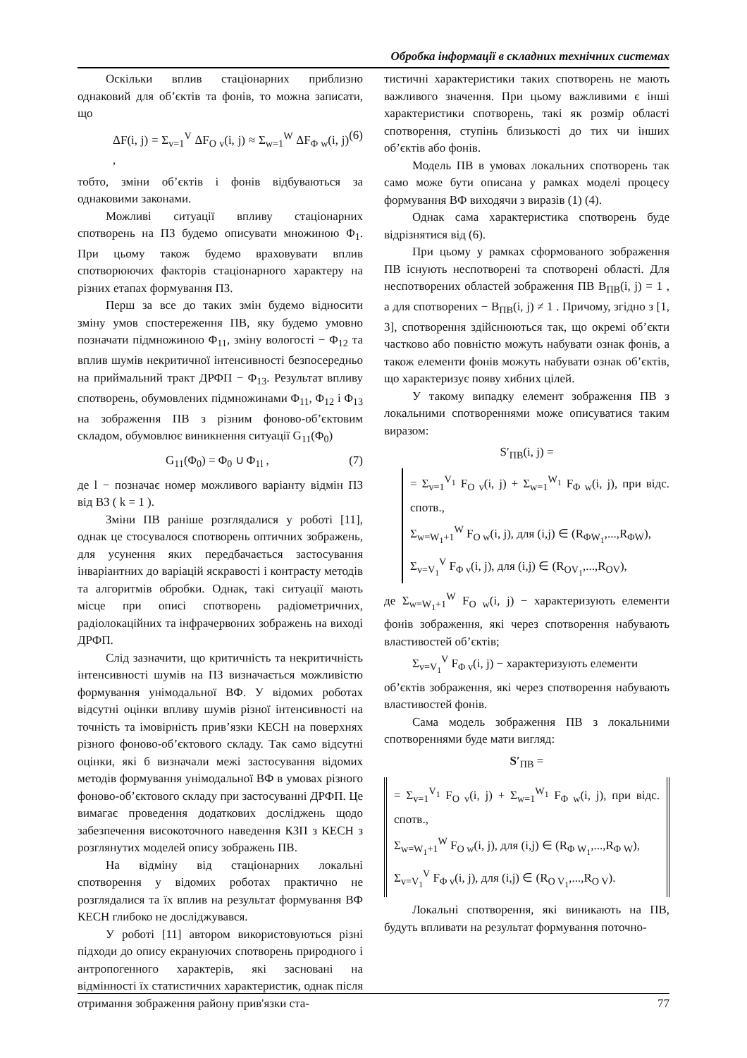Обробка інформації в складних технічних системах
Оскільки вплив стаціонарних приблизно однаковий для об’єктів та фонів, то можна записати, що
ΔF(i, j) = Σ<sub>v=1</sub><sup>V</sup> ΔF<sub>O v</sub>(i, j) ≈ Σ<sub>w=1</sub><sup>W</sup> ΔF<sub>Φ w</sub>(i, j) , (6)
тобто, зміни об’єктів і фонів відбуваються за однаковими законами.
Можливі ситуації впливу стаціонарних спотворень на ПЗ будемо описувати множиною Φ<sub>1</sub>. При цьому також будемо враховувати вплив спотворюючих факторів стаціонарного характеру на різних етапах формування ПЗ.
Перш за все до таких змін будемо відносити зміну умов спостереження ПВ, яку будемо умовно позначати підмножиною Φ<sub>11</sub>, зміну вологості − Φ<sub>12</sub> та вплив шумів некритичної інтенсивності безпосередньо на приймальний тракт ДРФП − Φ<sub>13</sub>. Результат впливу спотворень, обумовлених підмножинами Φ<sub>11</sub>, Φ<sub>12</sub> і Φ<sub>13</sub> на зображення ПВ з різним фоново-об’єктовим складом, обумовлює виникнення ситуації G<sub>11</sub>(Φ<sub>0</sub>)
G<sub>11</sub>(Φ<sub>0</sub>) = Φ<sub>0</sub> ∪ Φ<sub>1l</sub> , (7)
де l − позначає номер можливого варіанту відмін ПЗ від ВЗ ( k = 1 ).
Зміни ПВ раніше розглядалися у роботі [11], однак це стосувалося спотворень оптичних зображень, для усунення яких передбачається застосування інваріантних до варіацій яскравості і контрасту методів та алгоритмів обробки. Однак, такі ситуації мають місце при описі спотворень радіометричних, радіолокаційних та інфрачервоних зображень на виході ДРФП.
Слід зазначити, що критичність та некритичність інтенсивності шумів на ПЗ визначається можливістю формування унімодальної ВФ. У відомих роботах відсутні оцінки впливу шумів різної інтенсивності на точність та імовірність прив’язки КЕСН на поверхнях різного фоново-об’єктового складу. Так само відсутні оцінки, які б визначали межі застосування відомих методів формування унімодальної ВФ в умовах різного фоново-об’єктового складу при застосуванні ДРФП. Це вимагає проведення додаткових досліджень щодо забезпечення високоточного наведення КЗП з КЕСН з розглянутих моделей опису зображень ПВ.
На відміну від стаціонарних локальні спотворення у відомих роботах практично не розглядалися та їх вплив на результат формування ВФ КЕСН глибоко не досліджувався.
У роботі [11] автором використовуються різні підходи до опису екрануючих спотворень природного і антропогенного характерів, які засновані на відмінності їх статистичних характеристик, однак після отримання зображення району прив'язки ста-
тистичні характеристики таких спотворень не мають важливого значення. При цьому важливими є інші характеристики спотворень, такі як розмір області спотворення, ступінь близькості до тих чи інших об’єктів або фонів.
Модель ПВ в умовах локальних спотворень так само може бути описана у рамках моделі процесу формування ВФ виходячи з виразів (1) (4).
Однак сама характеристика спотворень буде відрізнятися від (6).
При цьому у рамках сформованого зображення ПВ існують неспотворені та спотворені області. Для неспотворених областей зображення ПВ B<sub>ПВ</sub>(i, j) = 1 , а для спотворених − B<sub>ПВ</sub>(i, j) ≠ 1 . Причому, згідно з [1, 3], спотворення здійснюються так, що окремі об’єкти частково або повністю можуть набувати ознак фонів, а також елементи фонів можуть набувати ознак об’єктів, що характеризує появу хибних цілей.
У такому випадку елемент зображення ПВ з локальними спотвореннями може описуватися таким виразом:
S′<sub>ПВ</sub>(i, j) =
= Σ<sub>v=1</sub><sup>V<sub>1</sub></sup> F<sub>O v</sub>(i, j) + Σ<sub>w=1</sub><sup>W<sub>1</sub></sup> F<sub>Φ w</sub>(i, j), при відс. спотв.,
Σ<sub>w=W<sub>1</sub>+1</sub><sup>W</sup> F<sub>O w</sub>(i, j), для (i,j) ∈ (R<sub>ΦW<sub>1</sub></sub>,...,R<sub>ΦW</sub>),
Σ<sub>v=V<sub>1</sub></sub><sup>V</sup> F<sub>Φ v</sub>(i, j), для (i,j) ∈ (R<sub>OV<sub>1</sub></sub>,...,R<sub>OV</sub>),
де Σ<sub>w=W<sub>1</sub>+1</sub><sup>W</sup> F<sub>O w</sub>(i, j) − характеризують елементи фонів зображення, які через спотворення набувають властивостей об’єктів;
Σ<sub>v=V<sub>1</sub></sub><sup>V</sup> F<sub>Φ v</sub>(i, j) − характеризують елементи
об’єктів зображення, які через спотворення набувають властивостей фонів.
Сама модель зображення ПВ з локальними спотвореннями буде мати вигляд:
S′<sub>ПВ</sub> =
= Σ<sub>v=1</sub><sup>V<sub>1</sub></sup> F<sub>O v</sub>(i, j) + Σ<sub>w=1</sub><sup>W<sub>1</sub></sup> F<sub>Φ w</sub>(i, j), при відс. спотв.,
Σ<sub>w=W<sub>1</sub>+1</sub><sup>W</sup> F<sub>O w</sub>(i, j), для (i,j) ∈ (R<sub>Φ W<sub>1</sub></sub>,...,R<sub>Φ W</sub>),
Σ<sub>v=V<sub>1</sub></sub><sup>V</sup> F<sub>Φ v</sub>(i, j), для (i,j) ∈ (R<sub>O V<sub>1</sub></sub>,...,R<sub>O V</sub>).
Локальні спотворення, які виникають на ПВ, будуть впливати на результат формування поточно-
77